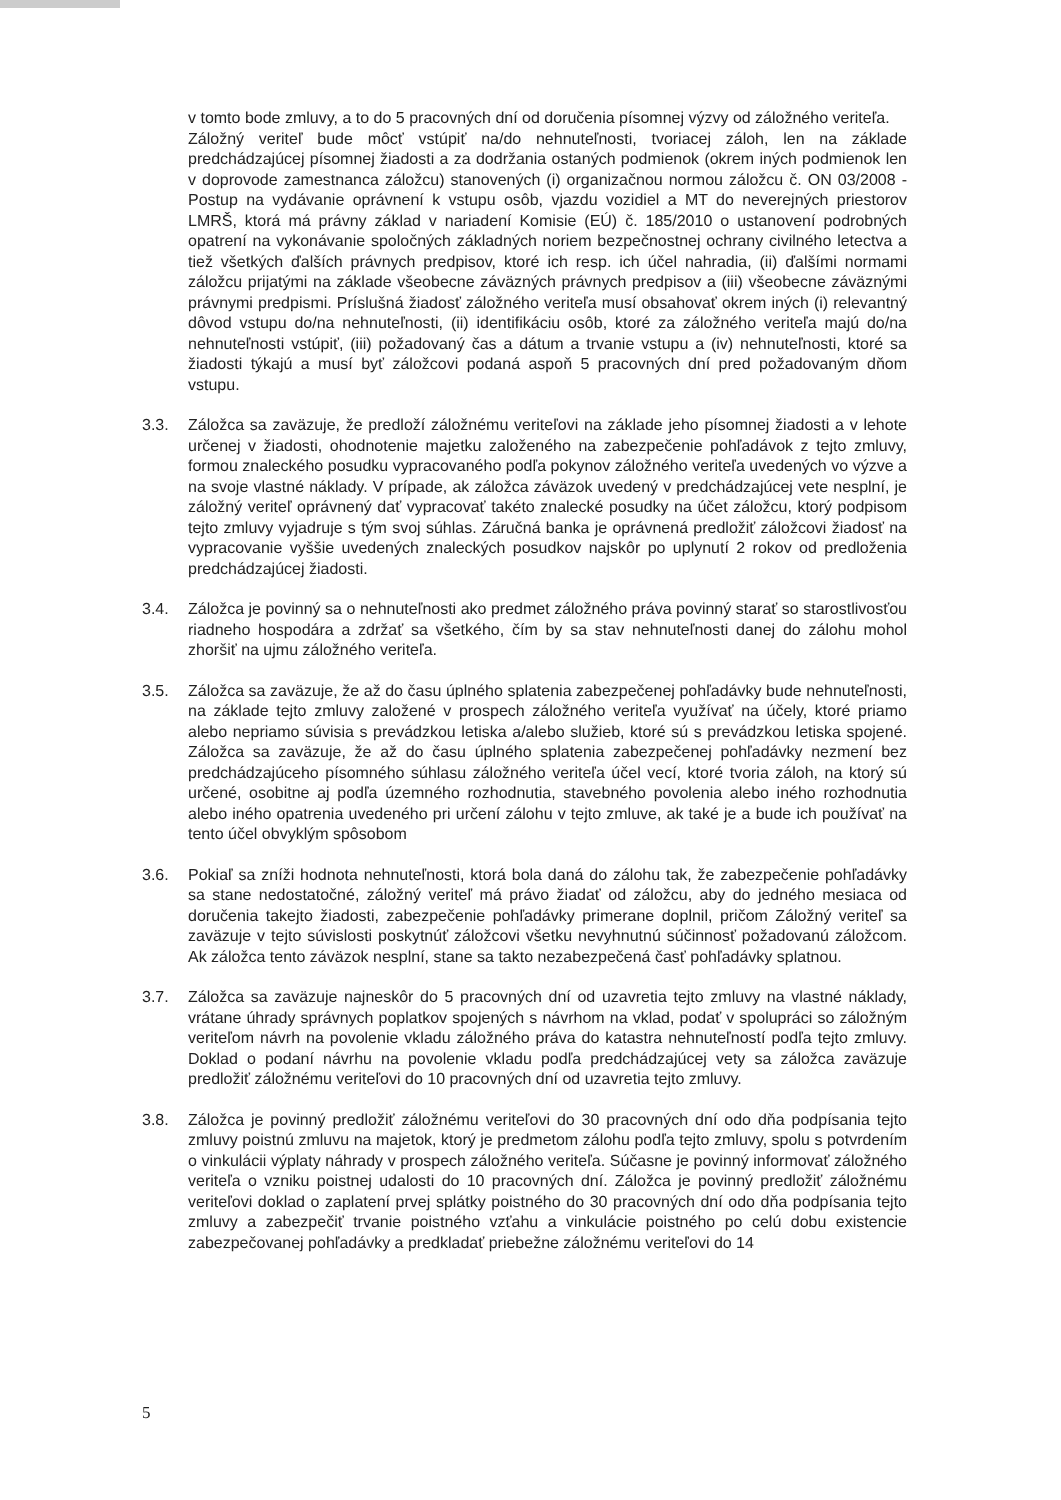v tomto bode zmluvy, a to do 5 pracovných dní od doručenia písomnej výzvy od záložného veriteľa.
Záložný veriteľ bude môcť vstúpiť na/do nehnuteľnosti, tvoriacej záloh, len na základe predchádzajúcej písomnej žiadosti a za dodržania ostaných podmienok (okrem iných podmienok len v doprovode zamestnanca záložcu) stanovených (i) organizačnou normou záložcu č. ON 03/2008 - Postup na vydávanie oprávnení k vstupu osôb, vjazdu vozidiel a MT do neverejných priestorov LMRŠ, ktorá má právny základ v nariadení Komisie (EÚ) č. 185/2010 o ustanovení podrobných opatrení na vykonávanie spoločných základných noriem bezpečnostnej ochrany civilného letectva a tiež všetkých ďalších právnych predpisov, ktoré ich resp. ich účel nahradia, (ii) ďalšími normami záložcu prijatými na základe všeobecne záväzných právnych predpisov a (iii) všeobecne záväznými právnymi predpismi. Príslušná žiadosť záložného veriteľa musí obsahovať okrem iných (i) relevantný dôvod vstupu do/na nehnuteľnosti, (ii) identifikáciu osôb, ktoré za záložného veriteľa majú do/na nehnuteľnosti vstúpiť, (iii) požadovaný čas a dátum a trvanie vstupu a (iv) nehnuteľnosti, ktoré sa žiadosti týkajú a musí byť záložcovi podaná aspoň 5 pracovných dní pred požadovaným dňom vstupu.
3.3. Záložca sa zaväzuje, že predloží záložnému veriteľovi na základe jeho písomnej žiadosti a v lehote určenej v žiadosti, ohodnotenie majetku založeného na zabezpečenie pohľadávok z tejto zmluvy, formou znaleckého posudku vypracovaného podľa pokynov záložného veriteľa uvedených vo výzve a na svoje vlastné náklady. V prípade, ak záložca záväzok uvedený v predchádzajúcej vete nesplní, je záložný veriteľ oprávnený dať vypracovať takéto znalecké posudky na účet záložcu, ktorý podpisom tejto zmluvy vyjadruje s tým svoj súhlas. Záručná banka je oprávnená predložiť záložcovi žiadosť na vypracovanie vyššie uvedených znaleckých posudkov najskôr po uplynutí 2 rokov od predloženia predchádzajúcej žiadosti.
3.4. Záložca je povinný sa o nehnuteľnosti ako predmet záložného práva povinný starať so starostlivosťou riadneho hospodára a zdržať sa všetkého, čím by sa stav nehnuteľnosti danej do zálohu mohol zhoršiť na ujmu záložného veriteľa.
3.5. Záložca sa zaväzuje, že až do času úplného splatenia zabezpečenej pohľadávky bude nehnuteľnosti, na základe tejto zmluvy založené v prospech záložného veriteľa využívať na účely, ktoré priamo alebo nepriamo súvisia s prevádzkou letiska a/alebo služieb, ktoré sú s prevádzkou letiska spojené. Záložca sa zaväzuje, že až do času úplného splatenia zabezpečenej pohľadávky nezmení bez predchádzajúceho písomného súhlasu záložného veriteľa účel vecí, ktoré tvoria záloh, na ktorý sú určené, osobitne aj podľa územného rozhodnutia, stavebného povolenia alebo iného rozhodnutia alebo iného opatrenia uvedeného pri určení zálohu v tejto zmluve, ak také je a bude ich používať na tento účel obvyklým spôsobom
3.6. Pokiaľ sa zníži hodnota nehnuteľnosti, ktorá bola daná do zálohu tak, že zabezpečenie pohľadávky sa stane nedostatočné, záložný veriteľ má právo žiadať od záložcu, aby do jedného mesiaca od doručenia takejto žiadosti, zabezpečenie pohľadávky primerane doplnil, pričom Záložný veriteľ sa zaväzuje v tejto súvislosti poskytnúť záložcovi všetku nevyhnutnú súčinnosť požadovanú záložcom. Ak záložca tento záväzok nesplní, stane sa takto nezabezpečená časť pohľadávky splatnou.
3.7. Záložca sa zaväzuje najneskôr do 5 pracovných dní od uzavretia tejto zmluvy na vlastné náklady, vrátane úhrady správnych poplatkov spojených s návrhom na vklad, podať v spolupráci so záložným veriteľom návrh na povolenie vkladu záložného práva do katastra nehnuteľností podľa tejto zmluvy. Doklad o podaní návrhu na povolenie vkladu podľa predchádzajúcej vety sa záložca zaväzuje predložiť záložnému veriteľovi do 10 pracovných dní od uzavretia tejto zmluvy.
3.8. Záložca je povinný predložiť záložnému veriteľovi do 30 pracovných dní odo dňa podpísania tejto zmluvy poistnú zmluvu na majetok, ktorý je predmetom zálohu podľa tejto zmluvy, spolu s potvrdením o vinkulácii výplaty náhrady v prospech záložného veriteľa. Súčasne je povinný informovať záložného veriteľa o vzniku poistnej udalosti do 10 pracovných dní. Záložca je povinný predložiť záložnému veriteľovi doklad o zaplatení prvej splátky poistného do 30 pracovných dní odo dňa podpísania tejto zmluvy a zabezpečiť trvanie poistného vzťahu a vinkulácie poistného po celú dobu existencie zabezpečovanej pohľadávky a predkladať priebežne záložnému veriteľovi do 14
5